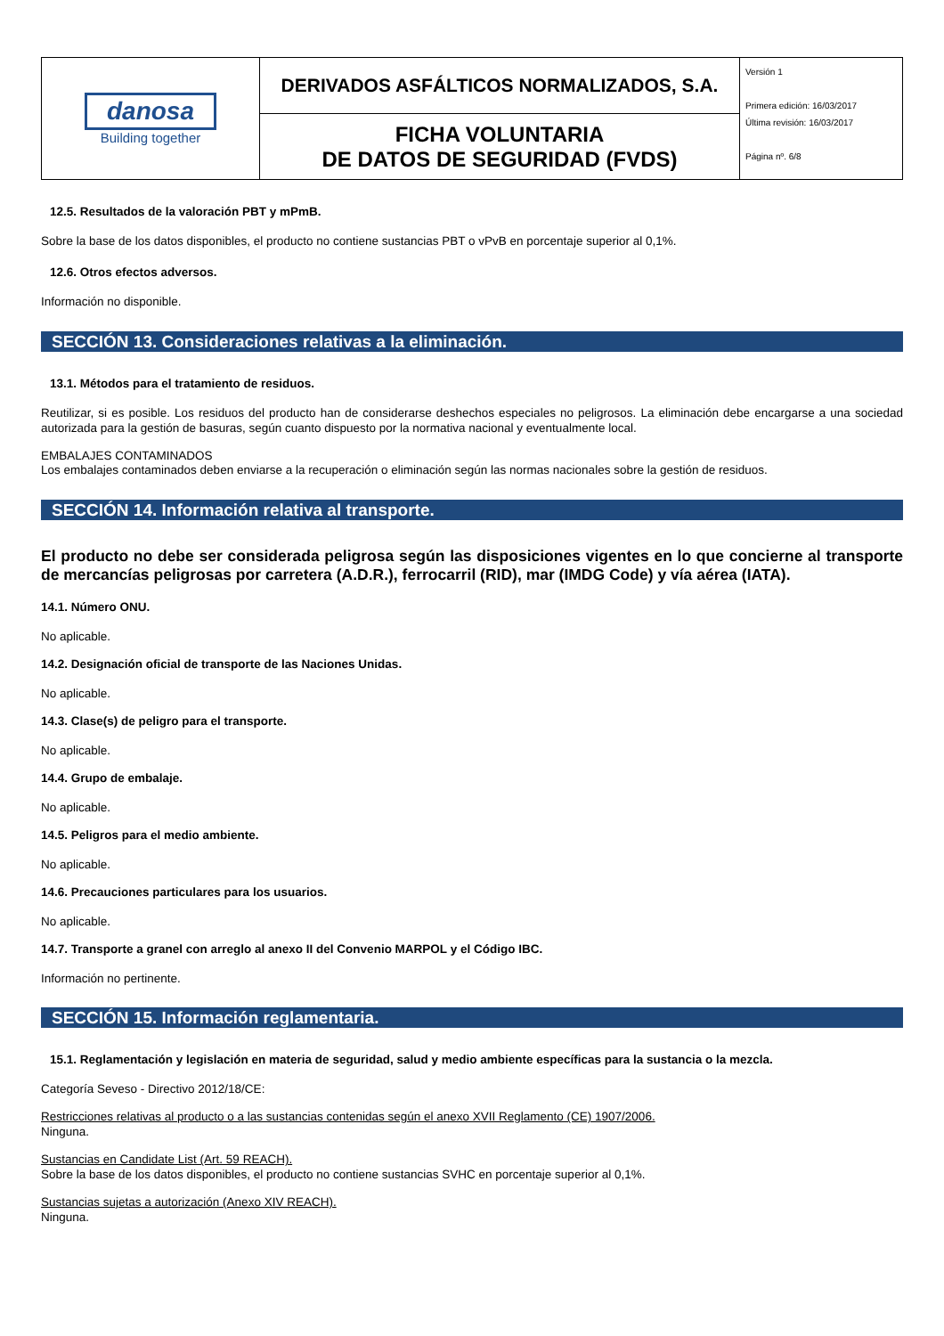| danosa Building together | DERIVADOS ASFÁLTICOS NORMALIZADOS, S.A. | Versión 1 Primera edición: 16/03/2017 Última revisión: 16/03/2017 Página nº. 6/8 |
| | FICHA VOLUNTARIA DE DATOS DE SEGURIDAD (FVDS) | |
12.5. Resultados de la valoración PBT y mPmB.
Sobre la base de los datos disponibles, el producto no contiene sustancias PBT o vPvB en porcentaje superior al 0,1%.
12.6. Otros efectos adversos.
Información no disponible.
SECCIÓN 13. Consideraciones relativas a la eliminación.
13.1. Métodos para el tratamiento de residuos.
Reutilizar, si es posible. Los residuos del producto han de considerarse deshechos especiales no peligrosos. La eliminación debe encargarse a una sociedad autorizada para la gestión de basuras, según cuanto dispuesto por la normativa nacional y eventualmente local.
EMBALAJES CONTAMINADOS
Los embalajes contaminados deben enviarse a la recuperación o eliminación según las normas nacionales sobre la gestión de residuos.
SECCIÓN 14. Información relativa al transporte.
El producto no debe ser considerada peligrosa según las disposiciones vigentes en lo que concierne al transporte de mercancías peligrosas por carretera (A.D.R.), ferrocarril (RID), mar (IMDG Code) y vía aérea (IATA).
14.1. Número ONU.
No aplicable.
14.2. Designación oficial de transporte de las Naciones Unidas.
No aplicable.
14.3. Clase(s) de peligro para el transporte.
No aplicable.
14.4. Grupo de embalaje.
No aplicable.
14.5. Peligros para el medio ambiente.
No aplicable.
14.6. Precauciones particulares para los usuarios.
No aplicable.
14.7. Transporte a granel con arreglo al anexo II del Convenio MARPOL y el Código IBC.
Información no pertinente.
SECCIÓN 15. Información reglamentaria.
15.1. Reglamentación y legislación en materia de seguridad, salud y medio ambiente específicas para la sustancia o la mezcla.
Categoría Seveso - Directivo 2012/18/CE:
Restricciones relativas al producto o a las sustancias contenidas según el anexo XVII Reglamento (CE) 1907/2006.
Ninguna.
Sustancias en Candidate List (Art. 59 REACH).
Sobre la base de los datos disponibles, el producto no contiene sustancias SVHC en porcentaje superior al 0,1%.
Sustancias sujetas a autorización (Anexo XIV REACH).
Ninguna.